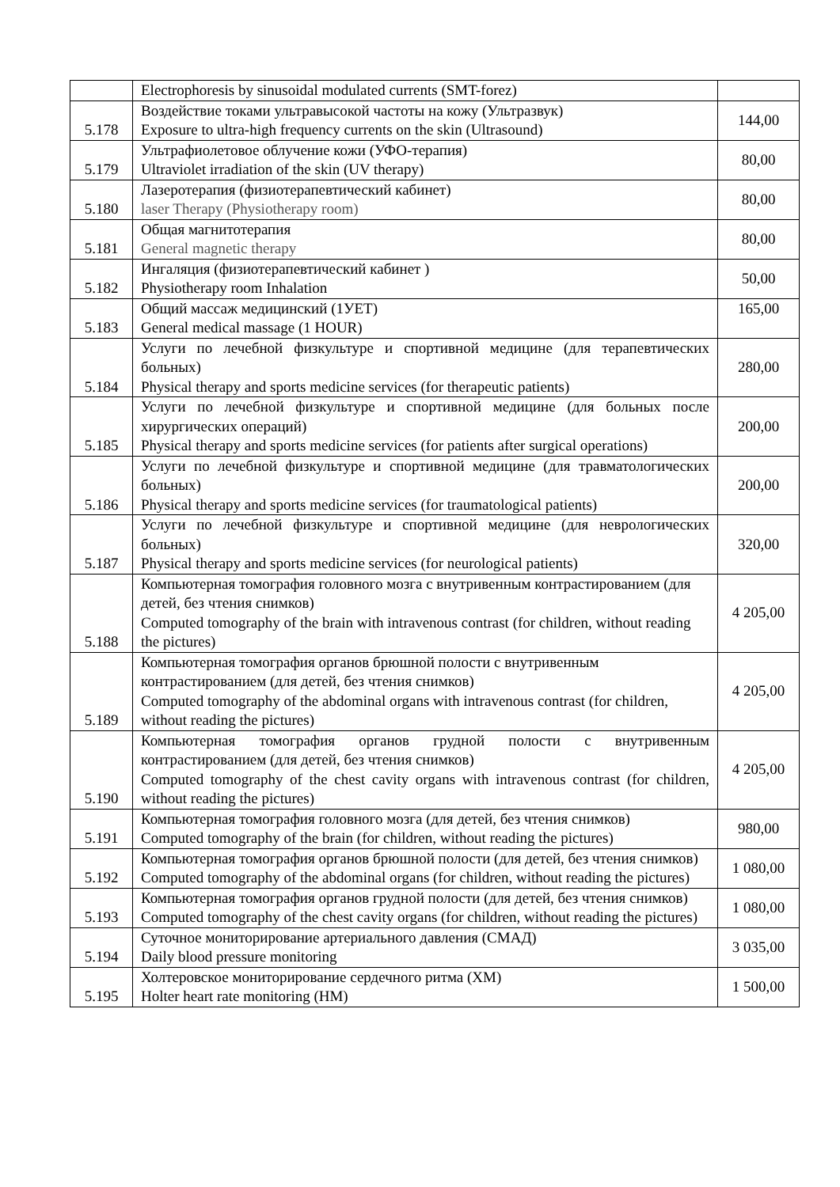| | Electrophoresis by sinusoidal modulated currents (SMT-forez) | |
| 5.178 | Воздействие токами ультравысокой частоты на кожу (Ультразвук) Exposure to ultra-high frequency currents on the skin (Ultrasound) | 144,00 |
| 5.179 | Ультрафиолетовое облучение кожи (УФО-терапия) Ultraviolet irradiation of the skin (UV therapy) | 80,00 |
| 5.180 | Лазеротерапия (физиотерапевтический кабинет) laser Therapy (Physiotherapy room) | 80,00 |
| 5.181 | Общая магнитотерапия General magnetic therapy | 80,00 |
| 5.182 | Ингаляция (физиотерапевтический кабинет ) Physiotherapy room Inhalation | 50,00 |
| 5.183 | Общий массаж медицинский (1УЕТ) General medical massage (1 HOUR) | 165,00 |
| 5.184 | Услуги по лечебной физкультуре и спортивной медицине (для терапевтических больных) Physical therapy and sports medicine services (for therapeutic patients) | 280,00 |
| 5.185 | Услуги по лечебной физкультуре и спортивной медицине (для больных после хирургических операций) Physical therapy and sports medicine services (for patients after surgical operations) | 200,00 |
| 5.186 | Услуги по лечебной физкультуре и спортивной медицине (для травматологических больных) Physical therapy and sports medicine services (for traumatological patients) | 200,00 |
| 5.187 | Услуги по лечебной физкультуре и спортивной медицине (для неврологических больных) Physical therapy and sports medicine services (for neurological patients) | 320,00 |
| 5.188 | Компьютерная томография головного мозга с внутривенным контрастированием (для детей, без чтения снимков) Computed tomography of the brain with intravenous contrast (for children, without reading the pictures) | 4 205,00 |
| 5.189 | Компьютерная томография органов брюшной полости с внутривенным контрастированием (для детей, без чтения снимков) Computed tomography of the abdominal organs with intravenous contrast (for children, without reading the pictures) | 4 205,00 |
| 5.190 | Компьютерная томография органов грудной полости с внутривенным контрастированием (для детей, без чтения снимков) Computed tomography of the chest cavity organs with intravenous contrast (for children, without reading the pictures) | 4 205,00 |
| 5.191 | Компьютерная томография головного мозга (для детей, без чтения снимков) Computed tomography of the brain (for children, without reading the pictures) | 980,00 |
| 5.192 | Компьютерная томография органов брюшной полости (для детей, без чтения снимков) Computed tomography of the abdominal organs (for children, without reading the pictures) | 1 080,00 |
| 5.193 | Компьютерная томография органов грудной полости (для детей, без чтения снимков) Computed tomography of the chest cavity organs (for children, without reading the pictures) | 1 080,00 |
| 5.194 | Суточное мониторирование артериального давления (СМАД) Daily blood pressure monitoring | 3 035,00 |
| 5.195 | Холтеровское мониторирование сердечного ритма (ХМ) Holter heart rate monitoring (HM) | 1 500,00 |